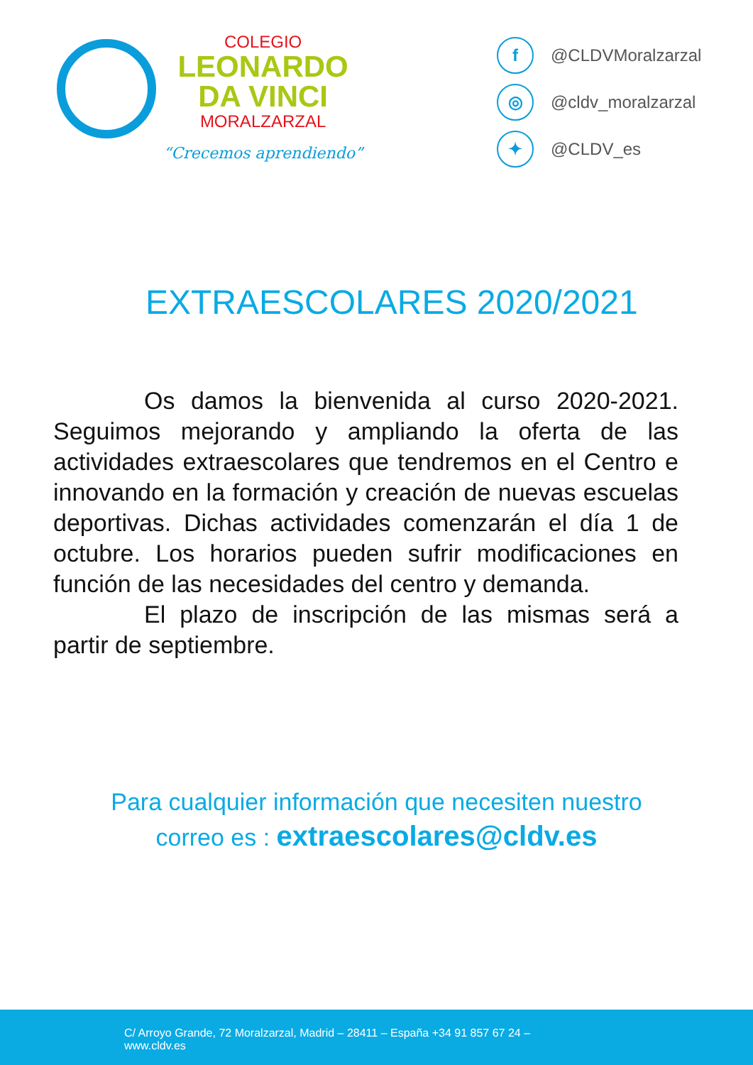COLEGIO
LEONARDO
DA VINCI
MORALZARZAL
“Crecemos aprendiendo”
f @CLDVMoralzarzal
◎ @cldv_moralzarzal
✦ @CLDV_es
EXTRAESCOLARES 2020/2021
Os damos la bienvenida al curso 2020-2021. Seguimos mejorando y ampliando la oferta de las actividades extraescolares que tendremos en el Centro e innovando en la formación y creación de nuevas escuelas deportivas. Dichas actividades comenzarán el día 1 de octubre. Los horarios pueden sufrir modificaciones en función de las necesidades del centro y demanda.
El plazo de inscripción de las mismas será a partir de septiembre.
Para cualquier información que necesiten nuestro
correo es : extraescolares@cldv.es
C/ Arroyo Grande, 72 Moralzarzal, Madrid – 28411 – España +34 91 857 67 24 –
www.cldv.es